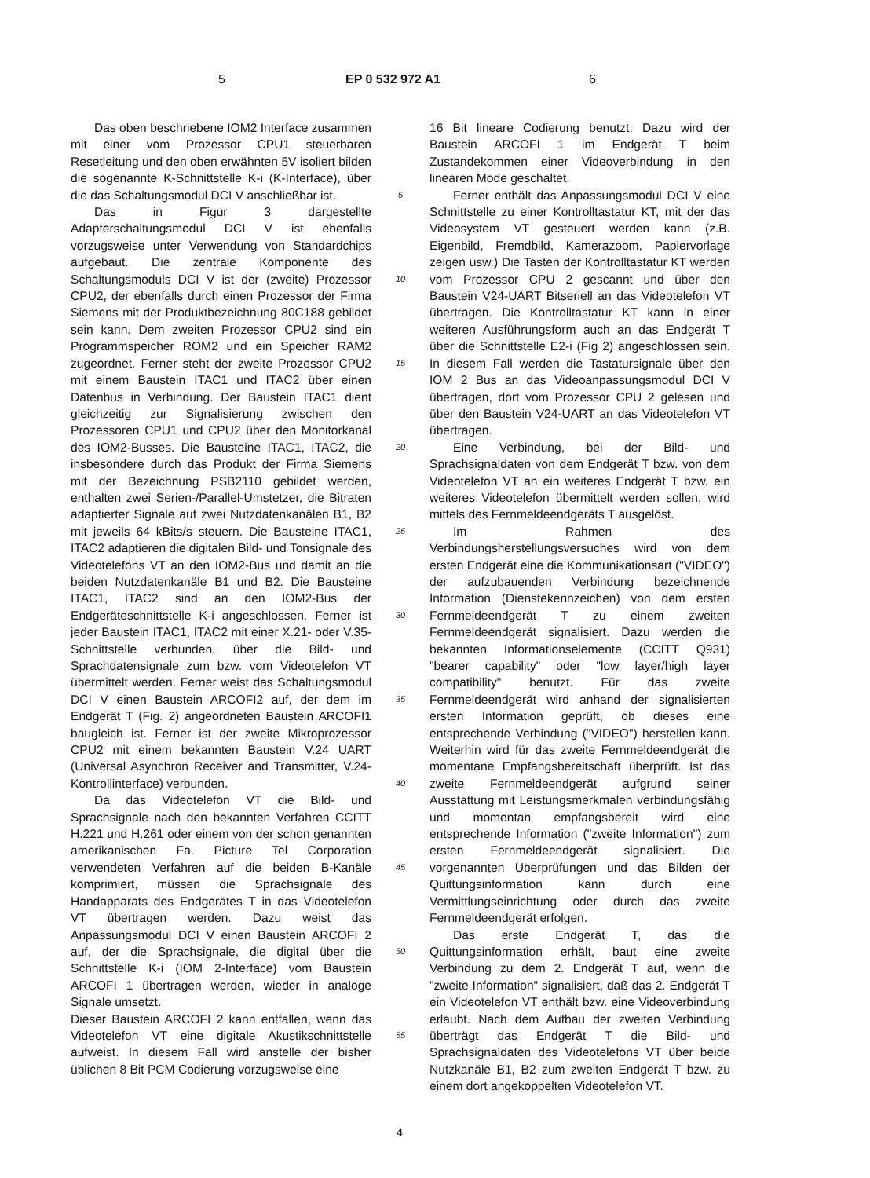5 EP 0 532 972 A1 6
Das oben beschriebene IOM2 Interface zusammen mit einer vom Prozessor CPU1 steuerbaren Resetleitung und den oben erwähnten 5V isoliert bilden die sogenannte K-Schnittstelle K-i (K-Interface), über die das Schaltungsmodul DCI V anschließbar ist.
Das in Figur 3 dargestellte Adapterschaltungsmodul DCI V ist ebenfalls vorzugsweise unter Verwendung von Standardchips aufgebaut. Die zentrale Komponente des Schaltungsmoduls DCI V ist der (zweite) Prozessor CPU2, der ebenfalls durch einen Prozessor der Firma Siemens mit der Produktbezeichnung 80C188 gebildet sein kann. Dem zweiten Prozessor CPU2 sind ein Programmspeicher ROM2 und ein Speicher RAM2 zugeordnet. Ferner steht der zweite Prozessor CPU2 mit einem Baustein ITAC1 und ITAC2 über einen Datenbus in Verbindung. Der Baustein ITAC1 dient gleichzeitig zur Signalisierung zwischen den Prozessoren CPU1 und CPU2 über den Monitorkanal des IOM2-Busses. Die Bausteine ITAC1, ITAC2, die insbesondere durch das Produkt der Firma Siemens mit der Bezeichnung PSB2110 gebildet werden, enthalten zwei Serien-/Parallel-Umstetzer, die Bitraten adaptierter Signale auf zwei Nutzdatenkanälen B1, B2 mit jeweils 64 kBits/s steuern. Die Bausteine ITAC1, ITAC2 adaptieren die digitalen Bild- und Tonsignale des Videotelefons VT an den IOM2-Bus und damit an die beiden Nutzdatenkanäle B1 und B2. Die Bausteine ITAC1, ITAC2 sind an den IOM2-Bus der Endgeräteschnittstelle K-i angeschlossen. Ferner ist jeder Baustein ITAC1, ITAC2 mit einer X.21- oder V.35-Schnittstelle verbunden, über die Bild- und Sprachdatensignale zum bzw. vom Videotelefon VT übermittelt werden. Ferner weist das Schaltungsmodul DCI V einen Baustein ARCOFI2 auf, der dem im Endgerät T (Fig. 2) angeordneten Baustein ARCOFI1 baugleich ist. Ferner ist der zweite Mikroprozessor CPU2 mit einem bekannten Baustein V.24 UART (Universal Asynchron Receiver and Transmitter, V.24-Kontrollinterface) verbunden.
Da das Videotelefon VT die Bild- und Sprachsignale nach den bekannten Verfahren CCITT H.221 und H.261 oder einem von der schon genannten amerikanischen Fa. Picture Tel Corporation verwendeten Verfahren auf die beiden B-Kanäle komprimiert, müssen die Sprachsignale des Handapparats des Endgerätes T in das Videotelefon VT übertragen werden. Dazu weist das Anpassungsmodul DCI V einen Baustein ARCOFI 2 auf, der die Sprachsignale, die digital über die Schnittstelle K-i (IOM 2-Interface) vom Baustein ARCOFI 1 übertragen werden, wieder in analoge Signale umsetzt.
Dieser Baustein ARCOFI 2 kann entfallen, wenn das Videotelefon VT eine digitale Akustikschnittstelle aufweist. In diesem Fall wird anstelle der bisher üblichen 8 Bit PCM Codierung vorzugsweise eine
5
10
15
20
25
30
35
40
45
50
55
16 Bit lineare Codierung benutzt. Dazu wird der Baustein ARCOFI 1 im Endgerät T beim Zustandekommen einer Videoverbindung in den linearen Mode geschaltet.
Ferner enthält das Anpassungsmodul DCI V eine Schnittstelle zu einer Kontrolltastatur KT, mit der das Videosystem VT gesteuert werden kann (z.B. Eigenbild, Fremdbild, Kamerazoom, Papiervorlage zeigen usw.) Die Tasten der Kontrolltastatur KT werden vom Prozessor CPU 2 gescannt und über den Baustein V24-UART Bitseriell an das Videotelefon VT übertragen. Die Kontrolltastatur KT kann in einer weiteren Ausführungsform auch an das Endgerät T über die Schnittstelle E2-i (Fig 2) angeschlossen sein. In diesem Fall werden die Tastatursignale über den IOM 2 Bus an das Videoanpassungsmodul DCI V übertragen, dort vom Prozessor CPU 2 gelesen und über den Baustein V24-UART an das Videotelefon VT übertragen.
Eine Verbindung, bei der Bild- und Sprachsignaldaten von dem Endgerät T bzw. von dem Videotelefon VT an ein weiteres Endgerät T bzw. ein weiteres Videotelefon übermittelt werden sollen, wird mittels des Fernmeldeendgeräts T ausgelöst.
Im Rahmen des Verbindungsherstellungsversuches wird von dem ersten Endgerät eine die Kommunikationsart ("VIDEO") der aufzubauenden Verbindung bezeichnende Information (Dienstekennzeichen) von dem ersten Fernmeldeendgerät T zu einem zweiten Fernmeldeendgerät signalisiert. Dazu werden die bekannten Informationselemente (CCITT Q931) "bearer capability" oder "low layer/high layer compatibility" benutzt. Für das zweite Fernmeldeendgerät wird anhand der signalisierten ersten Information geprüft, ob dieses eine entsprechende Verbindung ("VIDEO") herstellen kann. Weiterhin wird für das zweite Fernmeldeendgerät die momentane Empfangsbereitschaft überprüft. Ist das zweite Fernmeldeendgerät aufgrund seiner Ausstattung mit Leistungsmerkmalen verbindungsfähig und momentan empfangsbereit wird eine entsprechende Information ("zweite Information") zum ersten Fernmeldeendgerät signalisiert. Die vorgenannten Überprüfungen und das Bilden der Quittungsinformation kann durch eine Vermittlungseinrichtung oder durch das zweite Fernmeldeendgerät erfolgen.
Das erste Endgerät T, das die Quittungsinformation erhält, baut eine zweite Verbindung zu dem 2. Endgerät T auf, wenn die "zweite Information" signalisiert, daß das 2. Endgerät T ein Videotelefon VT enthält bzw. eine Videoverbindung erlaubt. Nach dem Aufbau der zweiten Verbindung überträgt das Endgerät T die Bild- und Sprachsignaldaten des Videotelefons VT über beide Nutzkanäle B1, B2 zum zweiten Endgerät T bzw. zu einem dort angekoppelten Videotelefon VT.
4